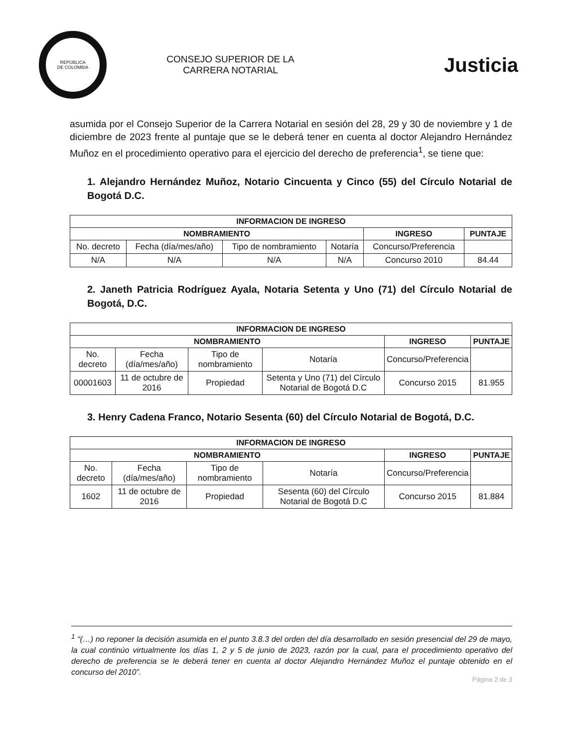REPÚBLICA
DE COLOMBIA
CONSEJO SUPERIOR DE LA
CARRERA NOTARIAL
Justicia
asumida por el Consejo Superior de la Carrera Notarial en sesión del 28, 29 y 30 de noviembre y 1 de diciembre de 2023 frente al puntaje que se le deberá tener en cuenta al doctor Alejandro Hernández Muñoz en el procedimiento operativo para el ejercicio del derecho de preferencia<sup>1</sup>, se tiene que:
1. Alejandro Hernández Muñoz, Notario Cincuenta y Cinco (55) del Círculo Notarial de Bogotá D.C.
| INFORMACION DE INGRESO | | | | | |
| --- | --- | --- | --- | --- | --- |
| NOMBRAMIENTO | | | | INGRESO | PUNTAJE |
| No. decreto | Fecha (día/mes/año) | Tipo de nombramiento | Notaría | Concurso/Preferencia | |
| N/A | N/A | N/A | N/A | Concurso 2010 | 84.44 |
2. Janeth Patricia Rodríguez Ayala, Notaria Setenta y Uno (71) del Círculo Notarial de Bogotá, D.C.
| INFORMACION DE INGRESO | | | | | |
| --- | --- | --- | --- | --- | --- |
| NOMBRAMIENTO | | | | INGRESO | PUNTAJE |
| No. decreto | Fecha (día/mes/año) | Tipo de nombramiento | Notaría | Concurso/Preferencia | |
| 00001603 | 11 de octubre de 2016 | Propiedad | Setenta y Uno (71) del Círculo Notarial de Bogotá D.C | Concurso 2015 | 81.955 |
3. Henry Cadena Franco, Notario Sesenta (60) del Círculo Notarial de Bogotá, D.C.
| INFORMACION DE INGRESO | | | | | |
| --- | --- | --- | --- | --- | --- |
| NOMBRAMIENTO | | | | INGRESO | PUNTAJE |
| No. decreto | Fecha (día/mes/año) | Tipo de nombramiento | Notaría | Concurso/Preferencia | |
| 1602 | 11 de octubre de 2016 | Propiedad | Sesenta (60) del Círculo Notarial de Bogotá D.C | Concurso 2015 | 81.884 |
<sup>1</sup> “(…) no reponer la decisión asumida en el punto 3.8.3 del orden del día desarrollado en sesión presencial del 29 de mayo, la cual continúo virtualmente los días 1, 2 y 5 de junio de 2023, razón por la cual, para el procedimiento operativo del derecho de preferencia se le deberá tener en cuenta al doctor Alejandro Hernández Muñoz el puntaje obtenido en el concurso del 2010”.
Página 2 de 3